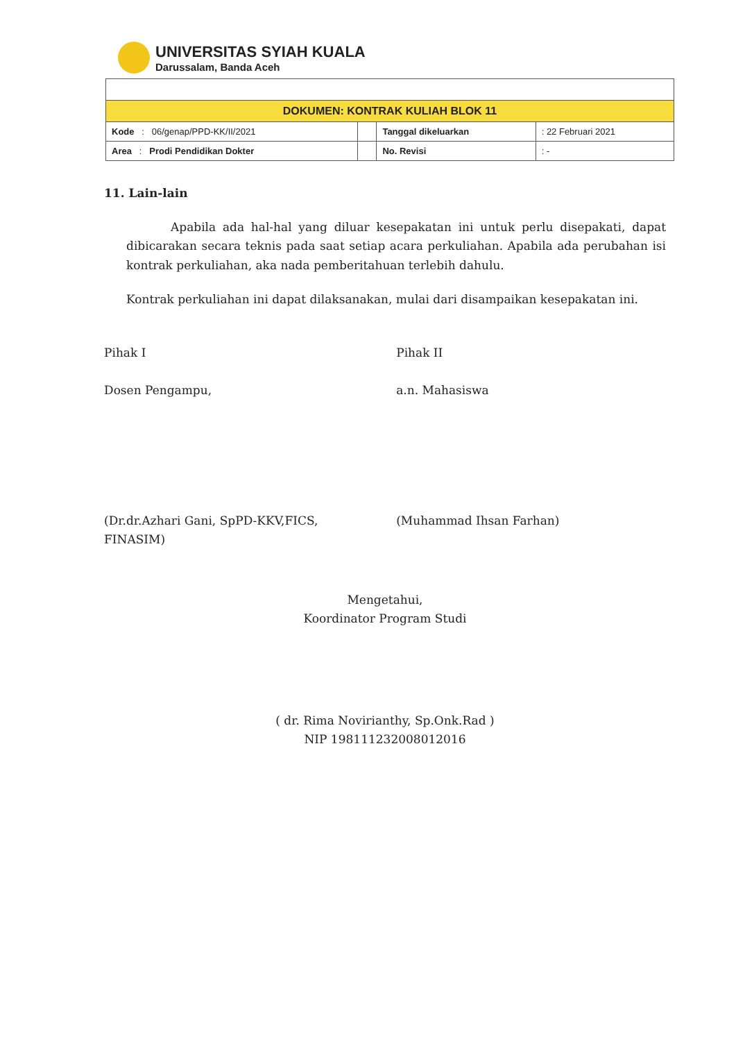UNIVERSITAS SYIAH KUALA
Darussalam, Banda Aceh
| DOKUMEN: KONTRAK KULIAH BLOK 11 | | | |
| Kode : 06/genap/PPD-KK/II/2021 | | Tanggal dikeluarkan | : 22 Februari 2021 |
| Area : Prodi Pendidikan Dokter | | No. Revisi | : - |
11. Lain-lain
Apabila ada hal-hal yang diluar kesepakatan ini untuk perlu disepakati, dapat dibicarakan secara teknis pada saat setiap acara perkuliahan. Apabila ada perubahan isi kontrak perkuliahan, aka nada pemberitahuan terlebih dahulu.
Kontrak perkuliahan ini dapat dilaksanakan, mulai dari disampaikan kesepakatan ini.
Pihak I
Dosen Pengampu,
(Dr.dr.Azhari Gani, SpPD-KKV,FICS, FINASIM)
Pihak II
a.n. Mahasiswa
(Muhammad Ihsan Farhan)
Mengetahui,
Koordinator Program Studi
( dr. Rima Novirianthy, Sp.Onk.Rad )
NIP 198111232008012016